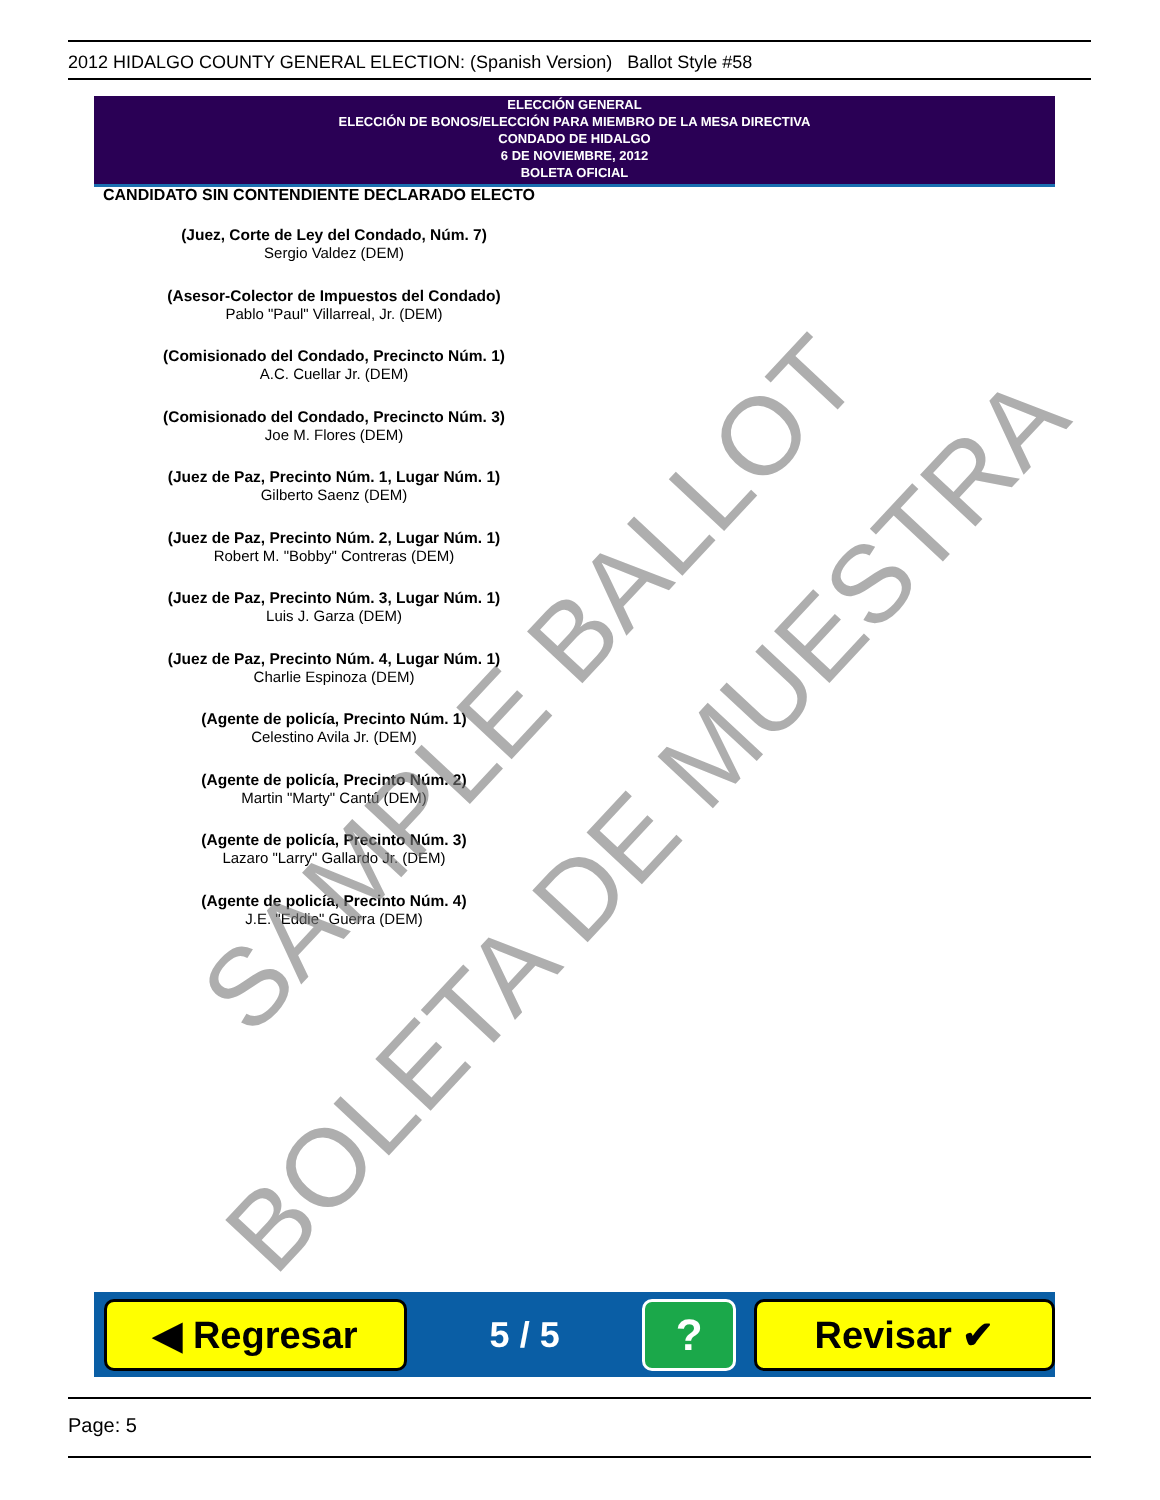2012 HIDALGO COUNTY GENERAL ELECTION: (Spanish Version) Ballot Style #58
ELECCIÓN GENERAL
ELECCIÓN DE BONOS/ELECCIÓN PARA MIEMBRO DE LA MESA DIRECTIVA
CONDADO DE HIDALGO
6 DE NOVIEMBRE, 2012
BOLETA OFICIAL
CANDIDATO SIN CONTENDIENTE DECLARADO ELECTO
(Juez, Corte de Ley del Condado, Núm. 7)
Sergio Valdez (DEM)
(Asesor-Colector de Impuestos del Condado)
Pablo "Paul" Villarreal, Jr. (DEM)
(Comisionado del Condado, Precincto Núm. 1)
A.C. Cuellar Jr. (DEM)
(Comisionado del Condado, Precincto Núm. 3)
Joe M. Flores (DEM)
(Juez de Paz, Precinto Núm. 1, Lugar Núm. 1)
Gilberto Saenz (DEM)
(Juez de Paz, Precinto Núm. 2, Lugar Núm. 1)
Robert M. "Bobby" Contreras (DEM)
(Juez de Paz, Precinto Núm. 3, Lugar Núm. 1)
Luis J. Garza (DEM)
(Juez de Paz, Precinto Núm. 4, Lugar Núm. 1)
Charlie Espinoza (DEM)
(Agente de policía, Precinto Núm. 1)
Celestino Avila Jr. (DEM)
(Agente de policía, Precinto Núm. 2)
Martin "Marty" Cantú (DEM)
(Agente de policía, Precinto Núm. 3)
Lazaro "Larry" Gallardo Jr. (DEM)
(Agente de policía, Precinto Núm. 4)
J.E. "Eddie" Guerra (DEM)
SAMPLE BALLOT
BOLETA DE MUESTRA
◀ Regresar
5 / 5
?
Revisar ✔
Page: 5